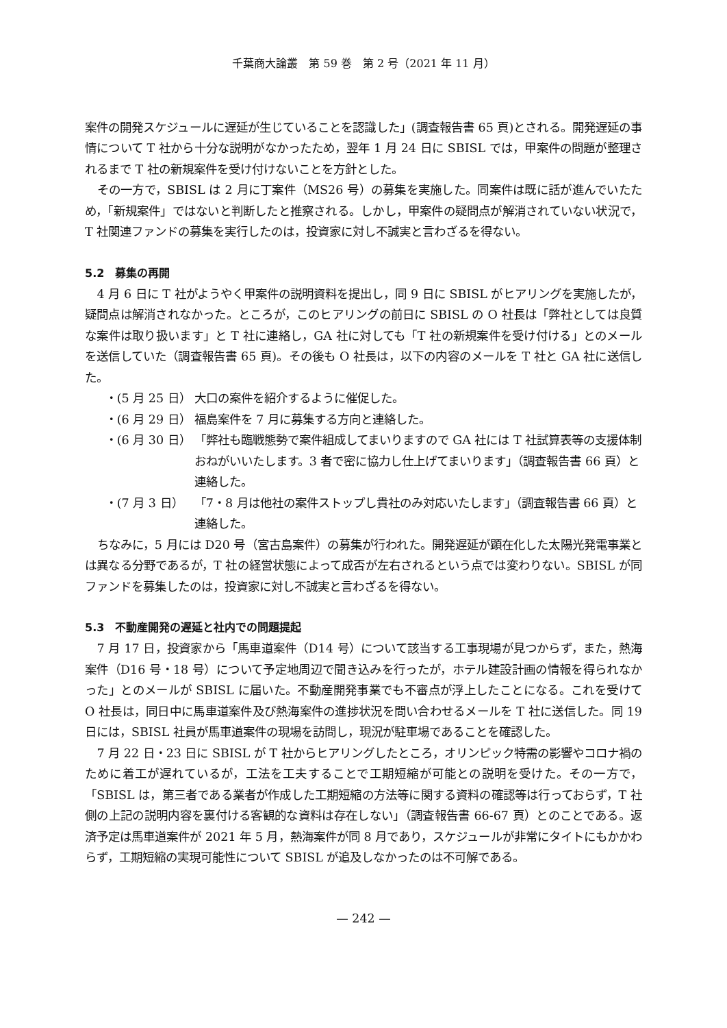千葉商大論叢　第 59 巻　第 2 号（2021 年 11 月）
案件の開発スケジュールに遅延が生じていることを認識した」(調査報告書 65 頁)とされる。開発遅延の事情について T 社から十分な説明がなかったため，翌年 1 月 24 日に SBISL では，甲案件の問題が整理されるまで T 社の新規案件を受け付けないことを方針とした。
その一方で，SBISL は 2 月に丁案件（MS26 号）の募集を実施した。同案件は既に話が進んでいたため，「新規案件」ではないと判断したと推察される。しかし，甲案件の疑問点が解消されていない状況で，T 社関連ファンドの募集を実行したのは，投資家に対し不誠実と言わざるを得ない。
5.2　募集の再開
4 月 6 日に T 社がようやく甲案件の説明資料を提出し，同 9 日に SBISL がヒアリングを実施したが，疑問点は解消されなかった。ところが，このヒアリングの前日に SBISL の O 社長は「弊社としては良質な案件は取り扱います」と T 社に連絡し，GA 社に対しても「T 社の新規案件を受け付ける」とのメールを送信していた（調査報告書 65 頁)。その後も O 社長は，以下の内容のメールを T 社と GA 社に送信した。
・(5 月 25 日） 大口の案件を紹介するように催促した。
・(6 月 29 日） 福島案件を 7 月に募集する方向と連絡した。
・(6 月 30 日） 「弊社も臨戦態勢で案件組成してまいりますので GA 社には T 社試算表等の支援体制おねがいいたします。3 者で密に協力し仕上げてまいります」（調査報告書 66 頁）と連絡した。
・(7 月 3 日） 「7・8 月は他社の案件ストップし貴社のみ対応いたします」（調査報告書 66 頁）と連絡した。
ちなみに，5 月には D20 号（宮古島案件）の募集が行われた。開発遅延が顕在化した太陽光発電事業とは異なる分野であるが，T 社の経営状態によって成否が左右されるという点では変わりない。SBISL が同ファンドを募集したのは，投資家に対し不誠実と言わざるを得ない。
5.3　不動産開発の遅延と社内での問題提起
7 月 17 日，投資家から「馬車道案件（D14 号）について該当する工事現場が見つからず，また，熱海案件（D16 号・18 号）について予定地周辺で聞き込みを行ったが，ホテル建設計画の情報を得られなかった」とのメールが SBISL に届いた。不動産開発事業でも不審点が浮上したことになる。これを受けて O 社長は，同日中に馬車道案件及び熱海案件の進捗状況を問い合わせるメールを T 社に送信した。同 19 日には，SBISL 社員が馬車道案件の現場を訪問し，現況が駐車場であることを確認した。
7 月 22 日・23 日に SBISL が T 社からヒアリングしたところ，オリンピック特需の影響やコロナ禍のために着工が遅れているが，工法を工夫することで工期短縮が可能との説明を受けた。その一方で，「SBISL は，第三者である業者が作成した工期短縮の方法等に関する資料の確認等は行っておらず，T 社側の上記の説明内容を裏付ける客観的な資料は存在しない」（調査報告書 66-67 頁）とのことである。返済予定は馬車道案件が 2021 年 5 月，熱海案件が同 8 月であり，スケジュールが非常にタイトにもかかわらず，工期短縮の実現可能性について SBISL が追及しなかったのは不可解である。
— 242 —